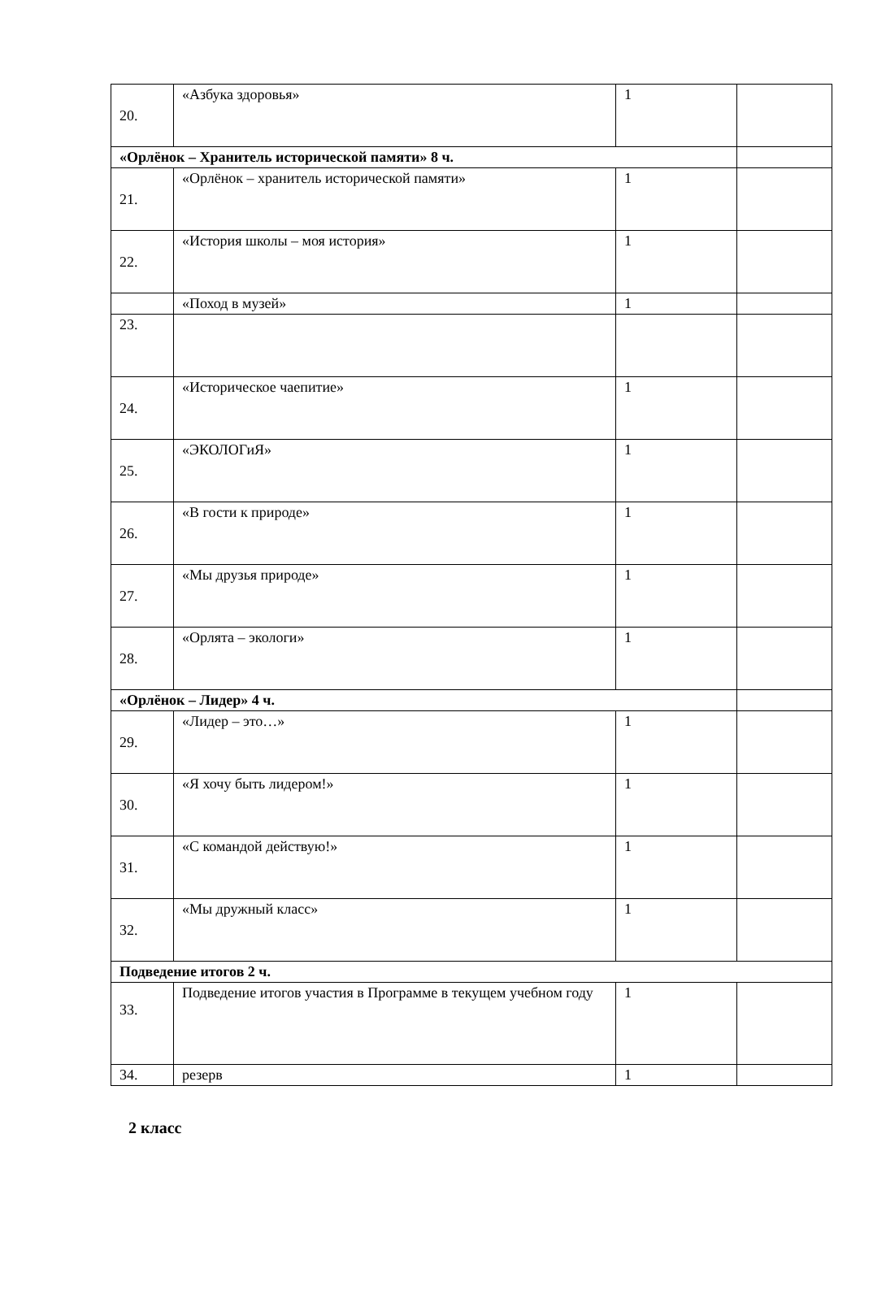| 20. | «Азбука здоровья» | 1 | |
| «Орлёнок – Хранитель исторической памяти» 8 ч. | | | |
| 21. | «Орлёнок – хранитель исторической памяти» | 1 | |
| 22. | «История школы – моя история» | 1 | |
| | «Поход в музей» | 1 | |
| 23. | | | |
| 24. | «Историческое чаепитие» | 1 | |
| 25. | «ЭКОЛОГиЯ» | 1 | |
| 26. | «В гости к природе» | 1 | |
| 27. | «Мы друзья природе» | 1 | |
| 28. | «Орлята – экологи» | 1 | |
| «Орлёнок – Лидер» 4 ч. | | | |
| 29. | «Лидер – это…» | 1 | |
| 30. | «Я хочу быть лидером!» | 1 | |
| 31. | «С командой действую!» | 1 | |
| 32. | «Мы дружный класс» | 1 | |
| Подведение итогов 2 ч. | | | |
| 33. | Подведение итогов участия в Программе в текущем учебном году | 1 | |
| 34. | резерв | 1 | |
2 класс